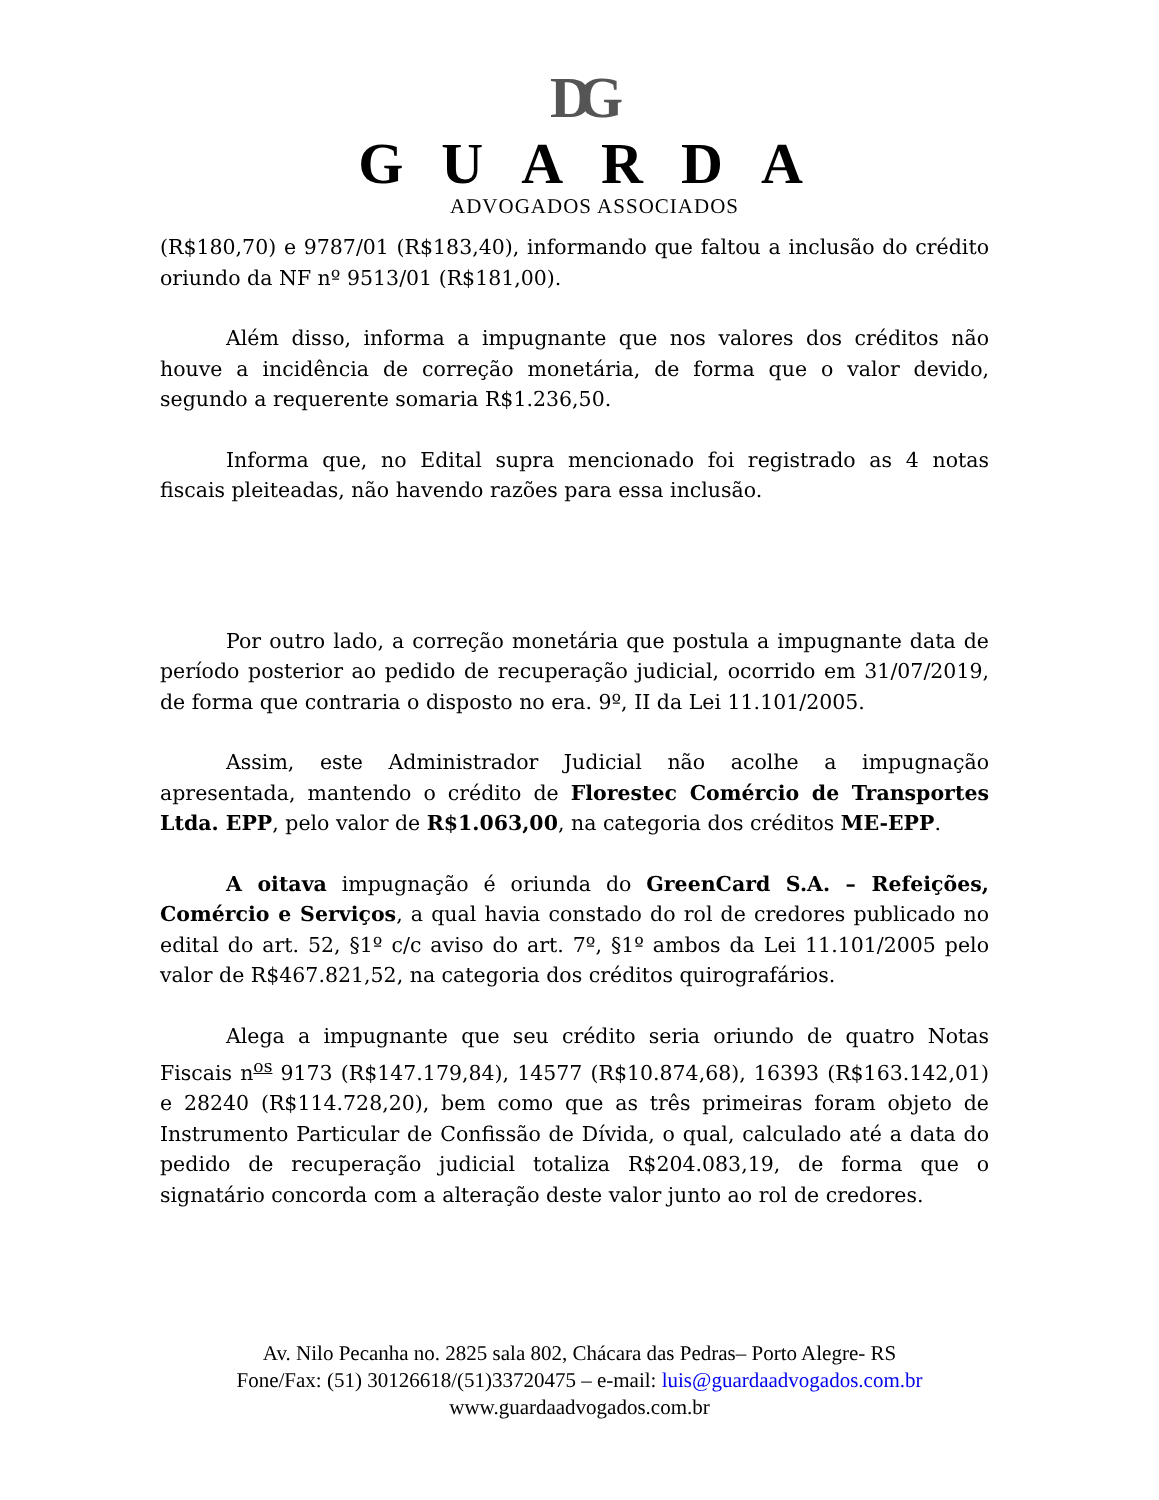DG
GUARDA
ADVOGADOS ASSOCIADOS
(R$180,70) e 9787/01 (R$183,40), informando que faltou a inclusão do crédito oriundo da NF nº 9513/01 (R$181,00).
Além disso, informa a impugnante que nos valores dos créditos não houve a incidência de correção monetária, de forma que o valor devido, segundo a requerente somaria R$1.236,50.
Informa que, no Edital supra mencionado foi registrado as 4 notas fiscais pleiteadas, não havendo razões para essa inclusão.
Por outro lado, a correção monetária que postula a impugnante data de período posterior ao pedido de recuperação judicial, ocorrido em 31/07/2019, de forma que contraria o disposto no era. 9º, II da Lei 11.101/2005.
Assim, este Administrador Judicial não acolhe a impugnação apresentada, mantendo o crédito de Florestec Comércio de Transportes Ltda. EPP, pelo valor de R$1.063,00, na categoria dos créditos ME-EPP.
A oitava impugnação é oriunda do GreenCard S.A. – Refeições, Comércio e Serviços, a qual havia constado do rol de credores publicado no edital do art. 52, §1º c/c aviso do art. 7º, §1º ambos da Lei 11.101/2005 pelo valor de R$467.821,52, na categoria dos créditos quirografários.
Alega a impugnante que seu crédito seria oriundo de quatro Notas Fiscais n<sup>os</sup> 9173 (R$147.179,84), 14577 (R$10.874,68), 16393 (R$163.142,01) e 28240 (R$114.728,20), bem como que as três primeiras foram objeto de Instrumento Particular de Confissão de Dívida, o qual, calculado até a data do pedido de recuperação judicial totaliza R$204.083,19, de forma que o signatário concorda com a alteração deste valor junto ao rol de credores.
Av. Nilo Pecanha no. 2825 sala 802, Chácara das Pedras– Porto Alegre- RS
Fone/Fax: (51) 30126618/(51)33720475 – e-mail: luis@guardaadvogados.com.br
www.guardaadvogados.com.br